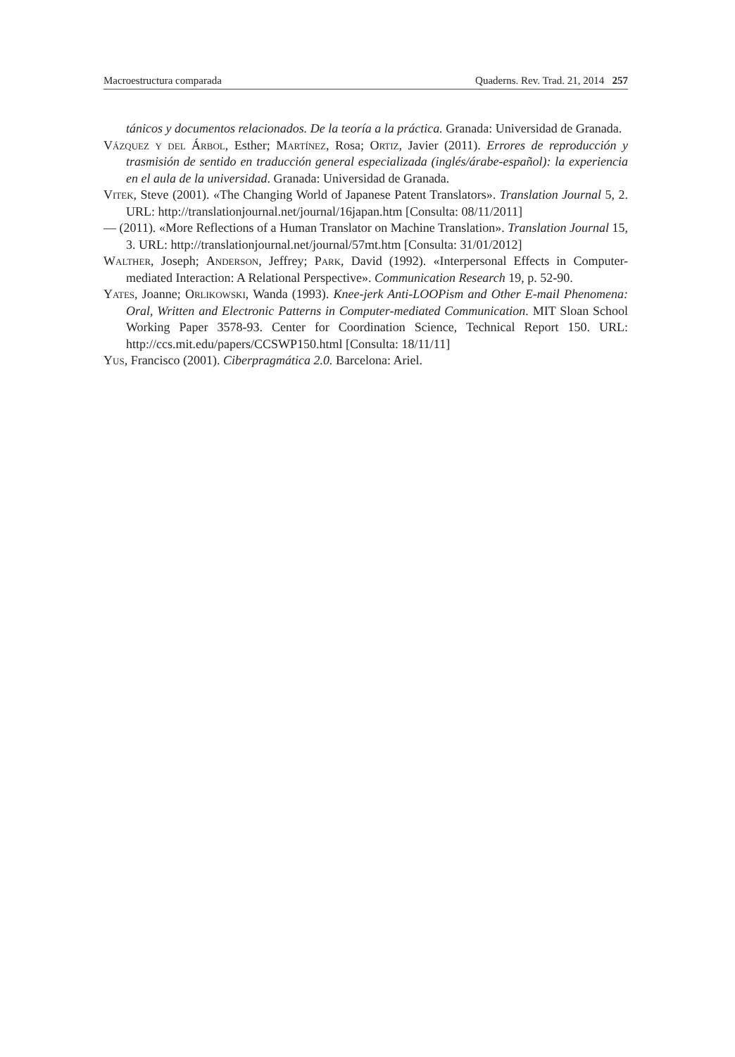Macroestructura comparada Quaderns. Rev. Trad. 21, 2014 257
tánicos y documentos relacionados. De la teoría a la práctica. Granada: Universidad de Granada.
Vázquez y del Árbol, Esther; Martínez, Rosa; Ortiz, Javier (2011). Errores de reproducción y trasmisión de sentido en traducción general especializada (inglés/árabe-español): la experiencia en el aula de la universidad. Granada: Universidad de Granada.
Vitek, Steve (2001). «The Changing World of Japanese Patent Translators». Translation Journal 5, 2. URL: http://translationjournal.net/journal/16japan.htm [Consulta: 08/11/2011]
— (2011). «More Reflections of a Human Translator on Machine Translation». Translation Journal 15, 3. URL: http://translationjournal.net/journal/57mt.htm [Consulta: 31/01/2012]
Walther, Joseph; Anderson, Jeffrey; Park, David (1992). «Interpersonal Effects in Computer-mediated Interaction: A Relational Perspective». Communication Research 19, p. 52-90.
Yates, Joanne; Orlikowski, Wanda (1993). Knee-jerk Anti-LOOPism and Other E-mail Phenomena: Oral, Written and Electronic Patterns in Computer-mediated Communication. MIT Sloan School Working Paper 3578-93. Center for Coordination Science, Technical Report 150. URL: http://ccs.mit.edu/papers/CCSWP150.html [Consulta: 18/11/11]
Yus, Francisco (2001). Ciberpragmática 2.0. Barcelona: Ariel.